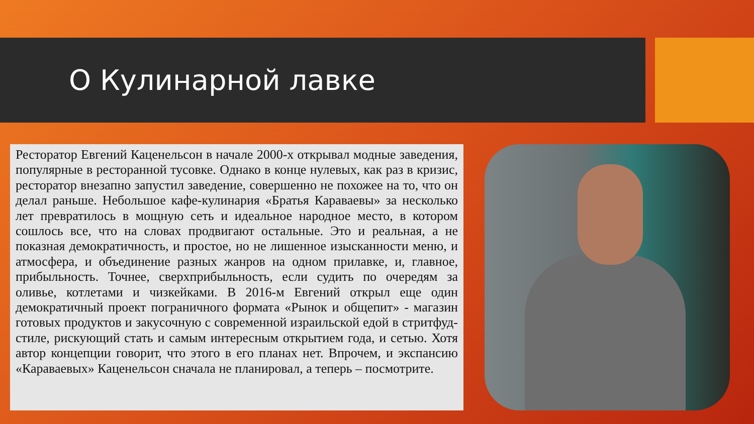О Кулинарной лавке
Ресторатор Евгений Каценельсон в начале 2000-х открывал модные заведения, популярные в ресторанной тусовке. Однако в конце нулевых, как раз в кризис, ресторатор внезапно запустил заведение, совершенно не похожее на то, что он делал раньше. Небольшое кафе-кулинария «Братья Караваевы» за несколько лет превратилось в мощную сеть и идеальное народное место, в котором сошлось все, что на словах продвигают остальные. Это и реальная, а не показная демократичность, и простое, но не лишенное изысканности меню, и атмосфера, и объединение разных жанров на одном прилавке, и, главное, прибыльность. Точнее, сверхприбыльность, если судить по очередям за оливье, котлетами и чизкейками. В 2016-м Евгений открыл еще один демократичный проект пограничного формата «Рынок и общепит» - магазин готовых продуктов и закусочную с современной израильской едой в стритфуд-стиле, рискующий стать и самым интересным открытием года, и сетью. Хотя автор концепции говорит, что этого в его планах нет. Впрочем, и экспансию «Караваевых» Каценельсон сначала не планировал, а теперь – посмотрите.